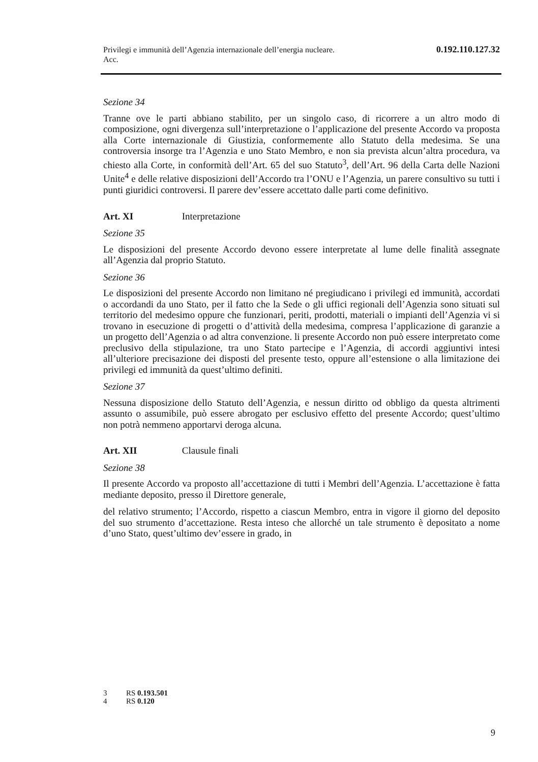Privilegi e immunità dell’Agenzia internazionale dell’energia nucleare.
Acc.
0.192.110.127.32
Sezione 34
Tranne ove le parti abbiano stabilito, per un singolo caso, di ricorrere a un altro modo di composizione, ogni divergenza sull’interpretazione o l’applicazione del presente Accordo va proposta alla Corte internazionale di Giustizia, conformemente allo Statuto della medesima. Se una controversia insorge tra l’Agenzia e uno Stato Membro, e non sia prevista alcun’altra procedura, va chiesto alla Corte, in conformità dell’Art. 65 del suo Statuto<sup>3</sup>, dell’Art. 96 della Carta delle Nazioni Unite<sup>4</sup> e delle relative disposizioni dell’Accordo tra l’ONU e l’Agenzia, un parere consultivo su tutti i punti giuridici controversi. Il parere dev’essere accettato dalle parti come definitivo.
Art. XI Interpretazione
Sezione 35
Le disposizioni del presente Accordo devono essere interpretate al lume delle finalità assegnate all’Agenzia dal proprio Statuto.
Sezione 36
Le disposizioni del presente Accordo non limitano né pregiudicano i privilegi ed immunità, accordati o accordandi da uno Stato, per il fatto che la Sede o gli uffici regionali dell’Agenzia sono situati sul territorio del medesimo oppure che funzionari, periti, prodotti, materiali o impianti dell’Agenzia vi si trovano in esecuzione di progetti o d’attività della medesima, compresa l’applicazione di garanzie a un progetto dell’Agenzia o ad altra convenzione. li presente Accordo non può essere interpretato come preclusivo della stipulazione, tra uno Stato partecipe e l’Agenzia, di accordi aggiuntivi intesi all’ulteriore precisazione dei disposti del presente testo, oppure all’estensione o alla limitazione dei privilegi ed immunità da quest’ultimo definiti.
Sezione 37
Nessuna disposizione dello Statuto dell’Agenzia, e nessun diritto od obbligo da questa altrimenti assunto o assumibile, può essere abrogato per esclusivo effetto del presente Accordo; quest’ultimo non potrà nemmeno apportarvi deroga alcuna.
Art. XII Clausule finali
Sezione 38
Il presente Accordo va proposto all’accettazione di tutti i Membri dell’Agenzia. L’accettazione è fatta mediante deposito, presso il Direttore generale,
del relativo strumento; l’Accordo, rispetto a ciascun Membro, entra in vigore il giorno del deposito del suo strumento d’accettazione. Resta inteso che allorché un tale strumento è depositato a nome d’uno Stato, quest’ultimo dev’essere in grado, in
3 RS 0.193.501
4 RS 0.120
9